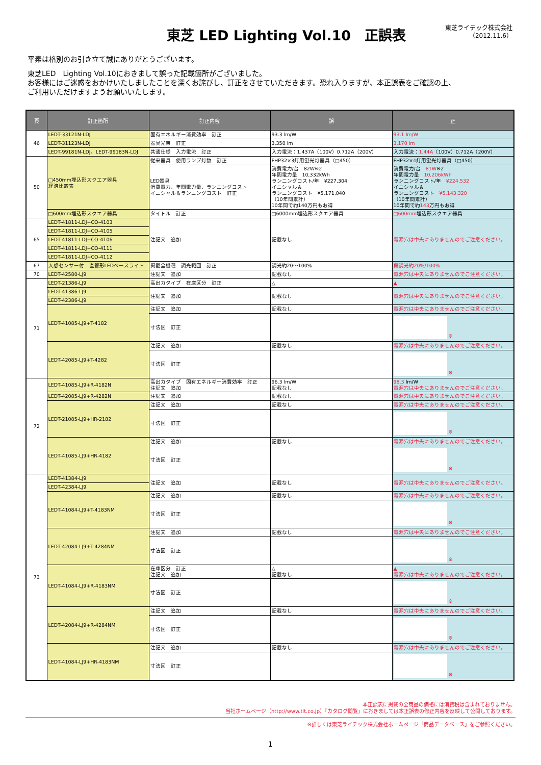東芝 LED Lighting Vol.10　正誤表
東芝ライテック株式会社
（2012.11.6）
平素は格別のお引き立て誠にありがとうございます。
東芝LED　Lighting Vol.10におきまして誤った記載箇所がございました。
お客様にはご迷惑をおかけいたしましたことを深くお詫びし、訂正をさせていただきます。恐れ入りますが、本正誤表をご確認の上、
ご利用いただけますようお願いいたします。
| 頁 | 訂正箇所 | 訂正内容 | 誤 | 正 |
| --- | --- | --- | --- | --- |
| 46 | LEDT-33121N-LDJ | 固有エネルギー消費効率 訂正 | 93.3 lm/W | 93.1 lm/W |
| | LEDT-31123N-LDJ | 器具光束 訂正 | 3,350 lm | 3,170 lm |
| | LEDT-99181N-LDJ、LEDT-99183N-LDJ | 共通仕様 入力電流 訂正 | 入力電流：1.437A（100V）0.712A（200V） | 入力電流： 1.44A （100V）0.712A（200V） |
| 50 | □450mm埋込形スクエア器具 経済比較表 | 従来器具 使用ランプ灯数 訂正 | FHP32×3灯用蛍光灯器具（□450） | FHP32× 4 灯用蛍光灯器具（□450） |
| | | LED器具 消費電力、年間電力量、ランニングコスト イニシャル＆ランニングコスト 訂正 | 消費電力/台 82W※2 年間電力量 10,332kWh ランニングコスト/年 ¥227,304 イニシャル＆ ランニングコスト ¥5,171,040 （10年間累計） 10年間で約140万円もお得 | 消費電力/台 81W ※2 年間電力量 10,206kWh ランニングコスト/年 ¥224,532 イニシャル＆ ランニングコスト ¥5,143,320 （10年間累計） 10年間で約 143 万円もお得 |
| | □600mm埋込形スクエア器具 | タイトル 訂正 | □6000mm埋込形スクエア器具 | □600mm 埋込形スクエア器具 |
| 65 | LEDT-41811-LDJ+CO-4103 | 注記文 追加 | 記載なし | 電源穴は中央にありませんのでご注意ください。 |
| | LEDT-41811-LDJ+CO-4105 | | | |
| | LEDT-41811-LDJ+CO-4106 | | | |
| | LEDT-41811-LDJ+CO-4111 | | | |
| | LEDT-41811-LDJ+CO-4112 | | | |
| 67 | 人感センサー付 直管形LEDベースライト | 掲載全機種 調光範囲 訂正 | 調光約20～100% | 段調光約20%/100% |
| 70 | LEDT-42580-LJ9 | 注記文 追加 | 記載なし | 電源穴は中央にありませんのでご注意ください。 |
| 71 | LEDT-21386-LJ9 | 高出カタイプ 在庫区分 訂正 | △ | ▲ |
| | LEDT-41386-LJ9 | 注記文 追加 | 記載なし | 電源穴は中央にありませんのでご注意ください。 |
| | LEDT-42386-LJ9 | | | |
| | LEDT-41085-LJ9+T-4182 | 注記文 追加 | 記載なし | 電源穴は中央にありませんのでご注意ください。 |
| | | 寸法図 訂正 | | ※ |
| | LEDT-42085-LJ9+T-4282 | 注記文 追加 | 記載なし | 電源穴は中央にありませんのでご注意ください。 |
| | | 寸法図 訂正 | | ※ |
| 72 | LEDT-41085-LJ9+R-4182N | 高出カタイプ 固有エネルギー消費効率 訂正 注記文 追加 | 96.3 lm/W 記載なし | 98.3 lm/W 電源穴は中央にありませんのでご注意ください。 |
| | LEDT-42085-LJ9+R-4282N | 注記文 追加 | 記載なし | 電源穴は中央にありませんのでご注意ください。 |
| | LEDT-21085-LJ9+HR-2182 | 注記文 追加 | 記載なし | 電源穴は中央にありませんのでご注意ください。 |
| | | 寸法図 訂正 | | ※ |
| | LEDT-41085-LJ9+HR-4182 | 注記文 追加 | 記載なし | 電源穴は中央にありませんのでご注意ください。 |
| | | 寸法図 訂正 | | ※ |
| 73 | LEDT-41384-LJ9 | 注記文 追加 | 記載なし | 電源穴は中央にありませんのでご注意ください。 |
| | LEDT-42384-LJ9 | | | |
| | LEDT-41084-LJ9+T-4183NM | 注記文 追加 | 記載なし | 電源穴は中央にありませんのでご注意ください。 |
| | | 寸法図 訂正 | | ※ |
| | LEDT-42084-LJ9+T-4284NM | 注記文 追加 | 記載なし | 電源穴は中央にありませんのでご注意ください。 |
| | | 寸法図 訂正 | | ※ |
| | LEDT-41084-LJ9+R-4183NM | 在庫区分 訂正 注記文 追加 | △ 記載なし | ▲ 電源穴は中央にありませんのでご注意ください。 |
| | | 寸法図 訂正 | | ※ |
| | LEDT-42084-LJ9+R-4284NM | 注記文 追加 | 記載なし | 電源穴は中央にありませんのでご注意ください。 |
| | | 寸法図 訂正 | | ※ |
| | LEDT-41084-LJ9+HR-4183NM | 注記文 追加 | 記載なし | 電源穴は中央にありませんのでご注意ください。 |
| | | 寸法図 訂正 | | ※ |
本正誤表に掲載の全商品の価格には消費税は含まれておりません。
当社ホームページ（http://www.tlt.co.jp）『カタログ閲覧』におきましては本正誤表の修正内容を反映して公開しております。
※詳しくは東芝ライテック株式会社ホームページ「商品データベース」をご参照ください。
1